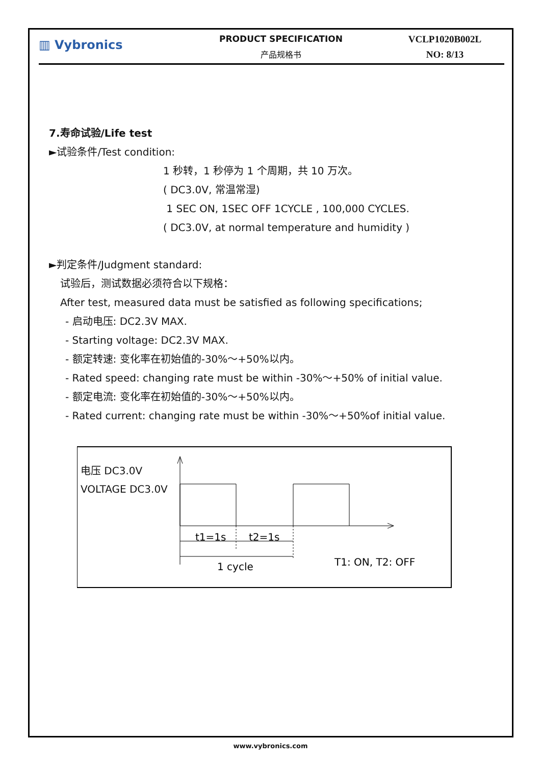▥ Vybronics
PRODUCT SPECIFICATION
产品规格书
VCLP1020B002L
NO: 8/13
7.寿命试验/Life test
►试验条件/Test condition:
1 秒转，1 秒停为 1 个周期，共 10 万次。
( DC3.0V, 常温常湿)
1 SEC ON, 1SEC OFF 1CYCLE , 100,000 CYCLES.
( DC3.0V, at normal temperature and humidity )
►判定条件/Judgment standard:
试验后，测试数据必须符合以下规格：
After test, measured data must be satisfied as following specifications;
- 启动电压: DC2.3V MAX.
- Starting voltage: DC2.3V MAX.
- 额定转速: 变化率在初始值的-30%～+50%以内。
- Rated speed: changing rate must be within -30%～+50% of initial value.
- 额定电流: 变化率在初始值的-30%～+50%以内。
- Rated current: changing rate must be within -30%～+50%of initial value.
电压 DC3.0V
VOLTAGE DC3.0V
t1=1s
t2=1s
1 cycle
T1: ON, T2: OFF
www.vybronics.com